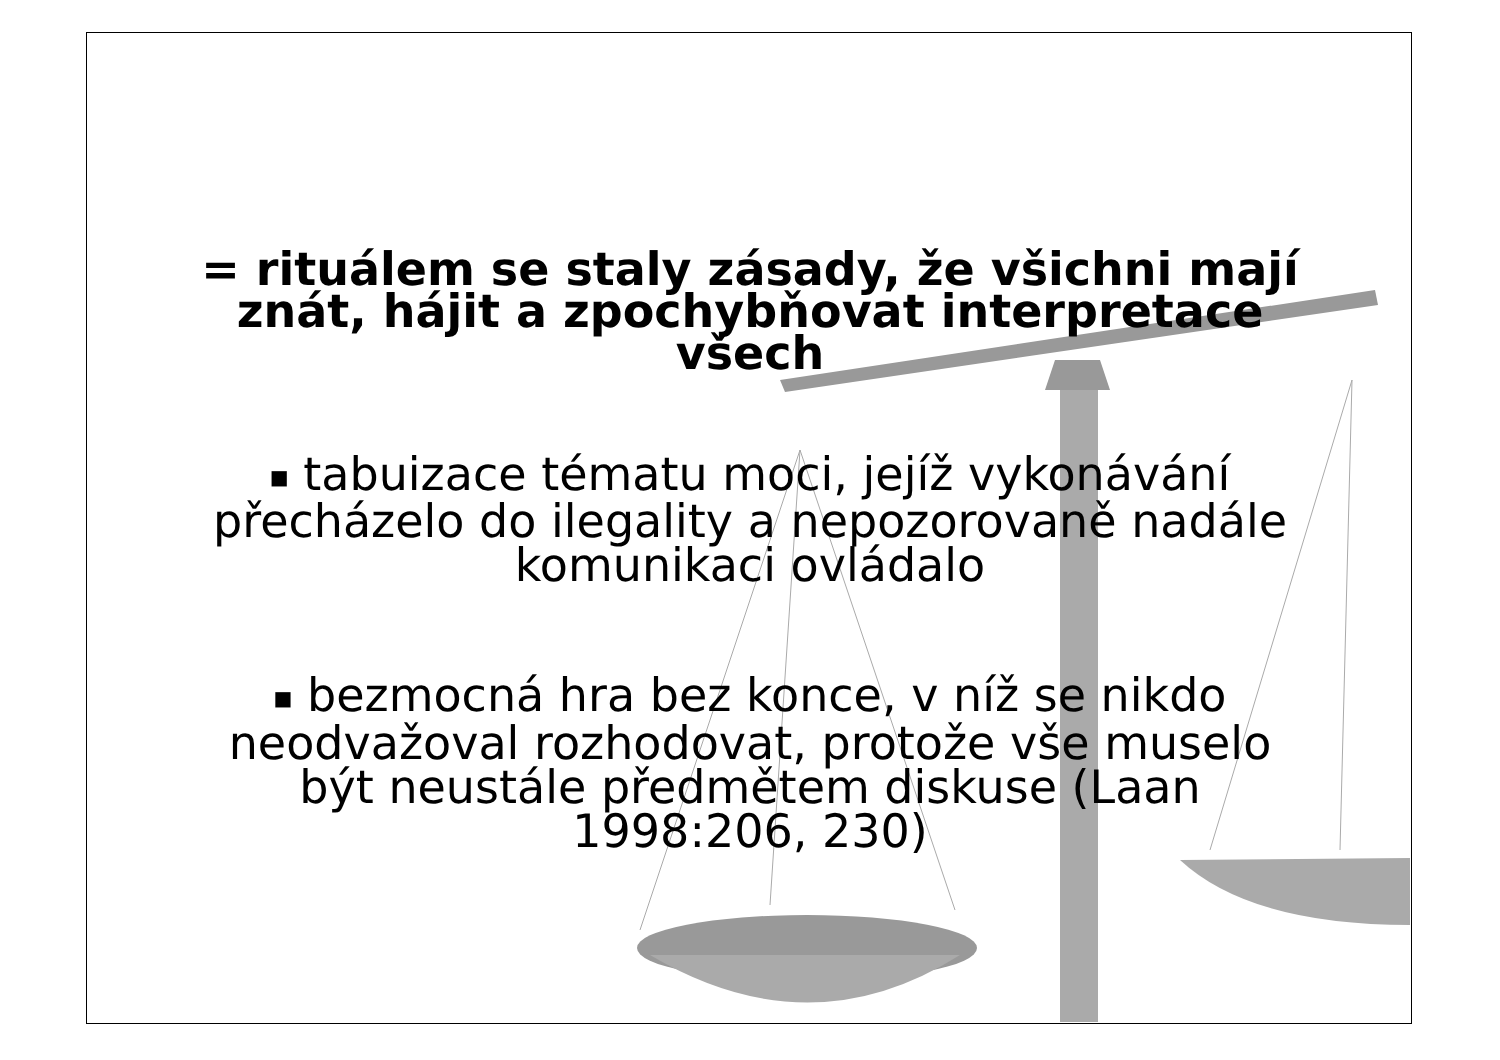= rituálem se staly zásady, že všichni mají znát, hájit a zpochybňovat interpretace všech
■ tabuizace tématu moci, jejíž vykonávání přecházelo do ilegality a nepozorovaně nadále komunikaci ovládalo
■ bezmocná hra bez konce, v níž se nikdo neodvažoval rozhodovat, protože vše muselo být neustále předmětem diskuse (Laan 1998:206, 230)